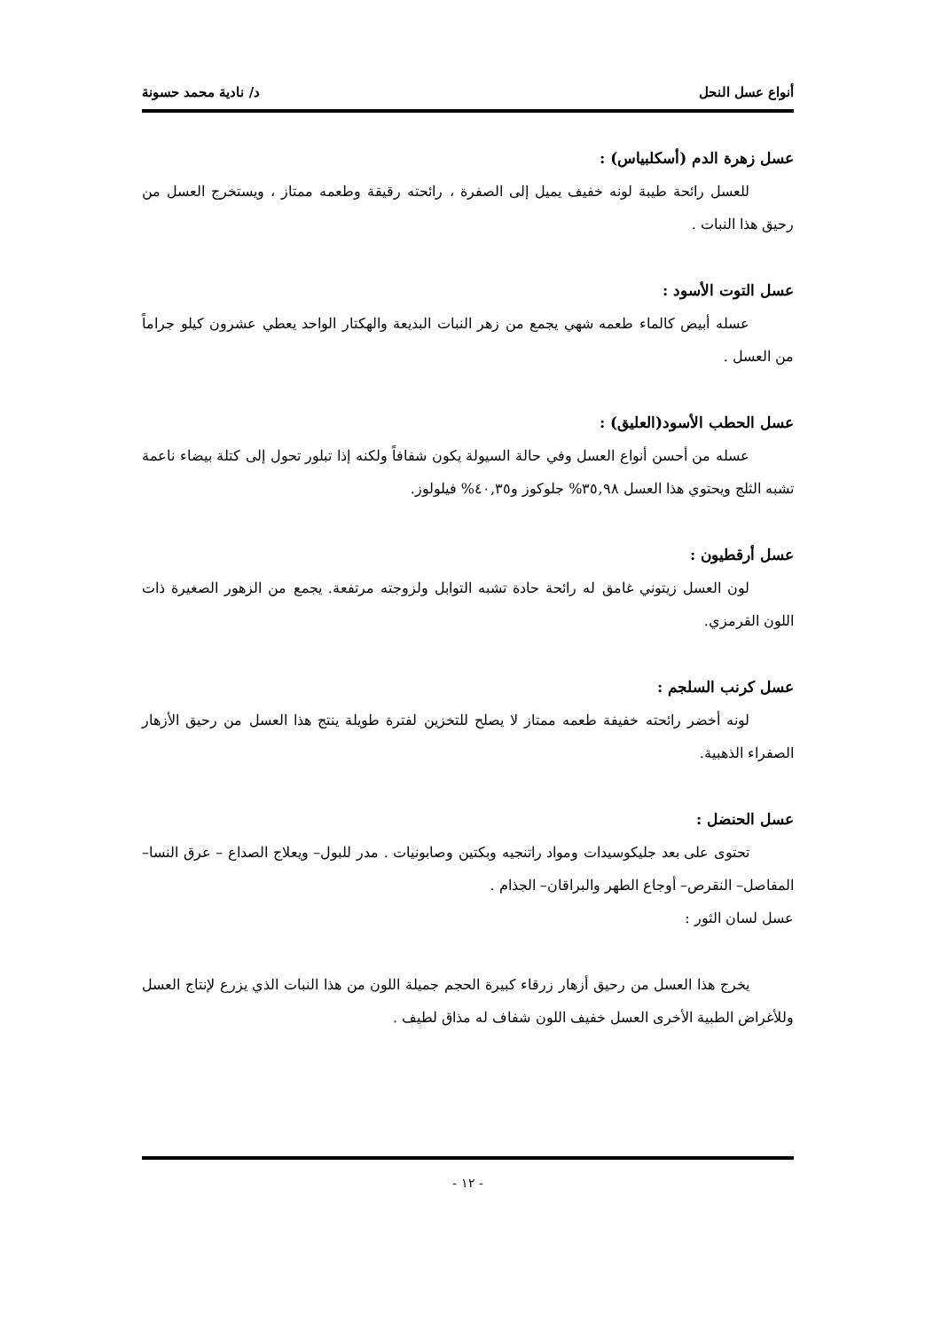أنواع عسل النحل د/ نادية محمد حسونة
عسل زهرة الدم (أسكلبياس) :
للعسل رائحة طيبة لونه خفيف يميل إلى الصفرة ، رائحته رقيقة وطعمه ممتاز ، ويستخرج العسل من رحيق هذا النبات .
عسل التوت الأسود :
عسله أبيض كالماء طعمه شهي يجمع من زهر النبات البديعة والهكتار الواحد يعطي عشرون كيلو جراماً من العسل .
عسل الحطب الأسود(العليق) :
عسله من أحسن أنواع العسل وفي حالة السيولة يكون شفافاً ولكنه إذا تبلور تحول إلى كتلة بيضاء ناعمة تشبه الثلج ويحتوي هذا العسل ٣٥,٩٨% جلوكوز و٤٠,٣٥% فيلولوز.
عسل أرقطيون :
لون العسل زيتوني غامق له رائحة حادة تشبه التوابل ولزوجته مرتفعة. يجمع من الزهور الصغيرة ذات اللون القرمزي.
عسل كرنب السلجم :
لونه أخضر رائحته خفيفة طعمه ممتاز لا يصلح للتخزين لفترة طويلة ينتج هذا العسل من رحيق الأزهار الصفراء الذهبية.
عسل الحنضل :
تحتوى على بعد جليكوسيدات ومواد راتنجيه وبكتين وصابونيات . مدر للبول– ويعلاج الصداع – عرق النسا– المفاصل– النقرص– أوجاع الطهر والبراقان– الجذام .
عسل لسان الثور :
يخرج هذا العسل من رحيق أزهار زرقاء كبيرة الحجم جميلة اللون من هذا النبات الذي يزرع لإنتاج العسل وللأغراض الطبية الأخرى العسل خفيف اللون شفاف له مذاق لطيف .
- ١٢ -